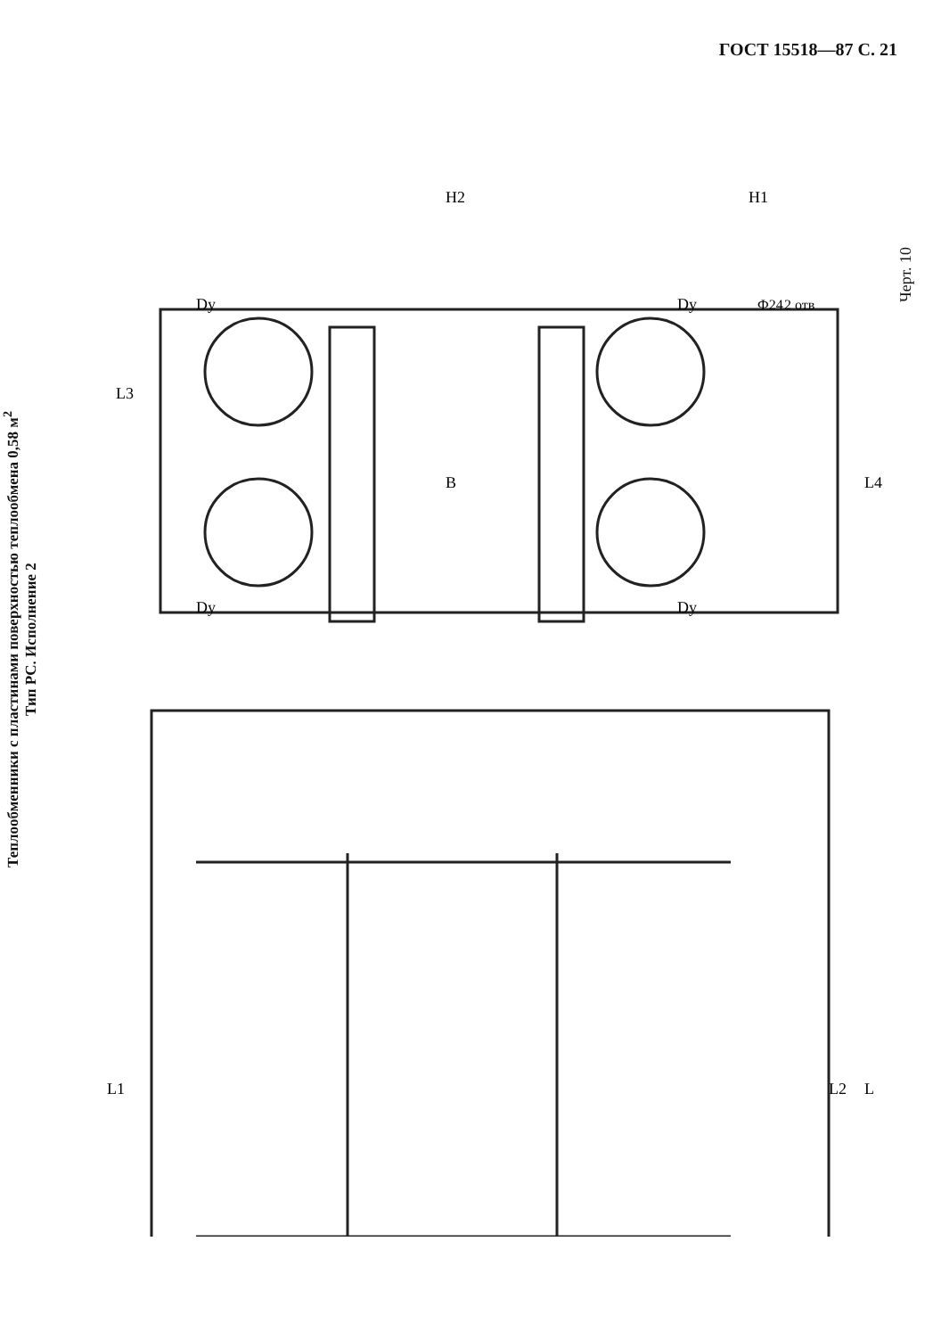ГОСТ 15518—87 С. 21
Теплообменники с пластинами поверхностью теплообмена 0,58 м<sup>2</sup>
Тип РС. Исполнение 2
B
L3
L4
H2
H1
Dy
Dy
Dy
Dy
Ф24
2 отв
L1
L2
L
Черт. 10